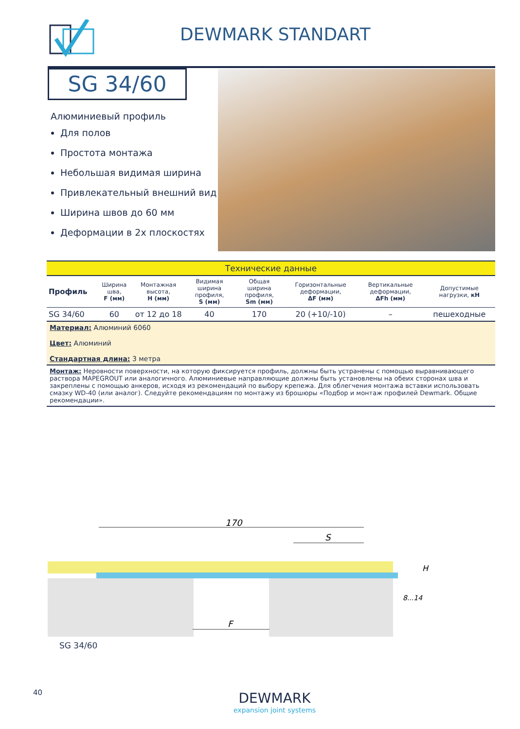DEWMARK STANDART
SG 34/60
Алюминиевый профиль
Для полов
Простота монтажа
Небольшая видимая ширина
Привлекательный внешний вид
Ширина швов до 60 мм
Деформации в 2х плоскостях
| Технические данные | | | | | | | |
| Профиль | Ширина шва, F (мм) | Монтажная высота, H (мм) | Видимая ширина профиля, S (мм) | Общая ширина профиля, Sm (мм) | Горизонтальные деформации, ΔF (мм) | Вертикальные деформации, ΔFh (мм) | Допустимые нагрузки, кН |
| SG 34/60 | 60 | от 12 до 18 | 40 | 170 | 20 (+10/-10) | – | пешеходные |
| Материал: Алюминий 6060 Цвет: Алюминий Стандартная длина: 3 метра | | | | | | | |
| Монтаж: Неровности поверхности, на которую фиксируется профиль, должны быть устранены с помощью выравнивающего раствора MAPEGROUT или аналогичного. Алюминиевые направляющие должны быть установлены на обеих сторонах шва и закреплены с помощью анкеров, исходя из рекомендаций по выбору крепежа. Для облегчения монтажа вставки использовать смазку WD-40 (или аналог). Следуйте рекомендациям по монтажу из брошюры «Подбор и монтаж профилей Dewmark. Общие рекомендации». | | | | | | | |
170
S
F
H
8...14
SG 34/60
40 DEWMARK
expansion joint systems